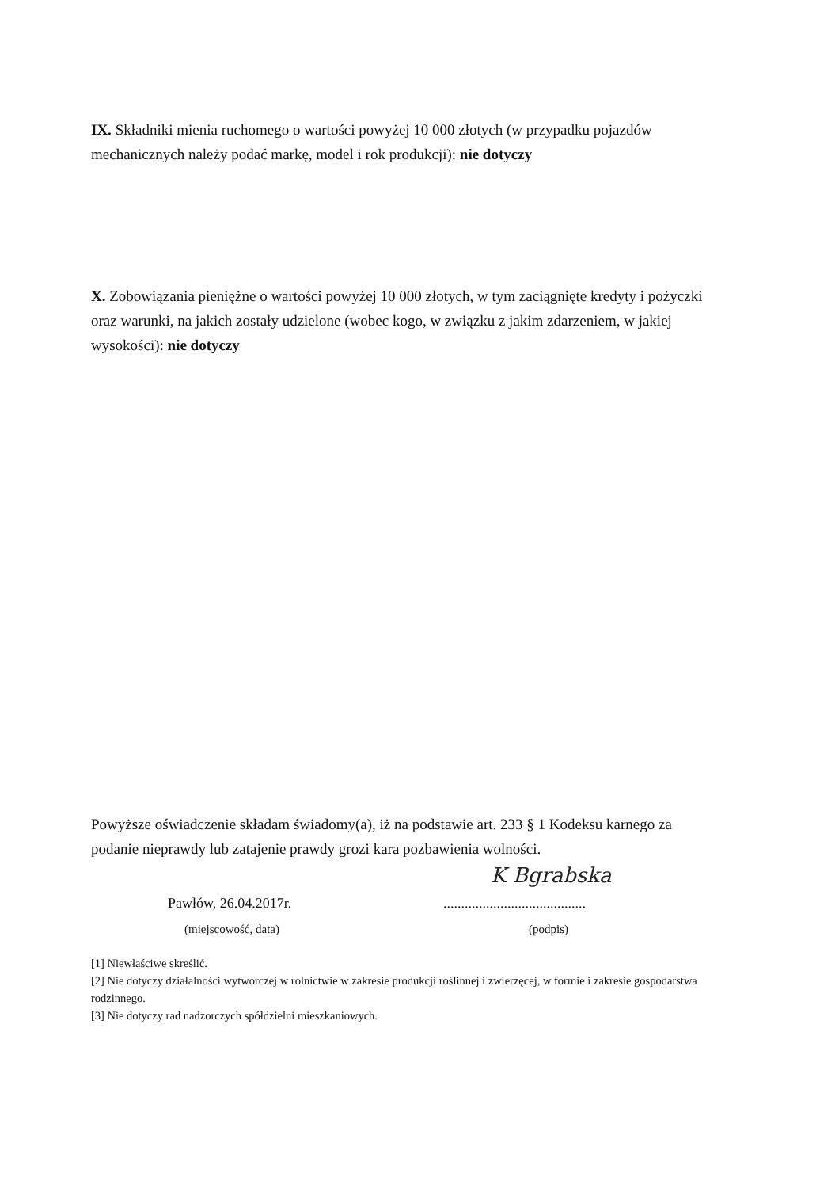IX. Składniki mienia ruchomego o wartości powyżej 10 000 złotych (w przypadku pojazdów mechanicznych należy podać markę, model i rok produkcji): nie dotyczy
X. Zobowiązania pieniężne o wartości powyżej 10 000 złotych, w tym zaciągnięte kredyty i pożyczki oraz warunki, na jakich zostały udzielone (wobec kogo, w związku z jakim zdarzeniem, w jakiej wysokości): nie dotyczy
Powyższe oświadczenie składam świadomy(a), iż na podstawie art. 233 § 1 Kodeksu karnego za podanie nieprawdy lub zatajenie prawdy grozi kara pozbawienia wolności.
K Bgrabska
Pawłów, 26.04.2017r.
........................................
(miejscowość, data) (podpis)
[1] Niewłaściwe skreślić.
[2] Nie dotyczy działalności wytwórczej w rolnictwie w zakresie produkcji roślinnej i zwierzęcej, w formie i zakresie gospodarstwa rodzinnego.
[3] Nie dotyczy rad nadzorczych spółdzielni mieszkaniowych.